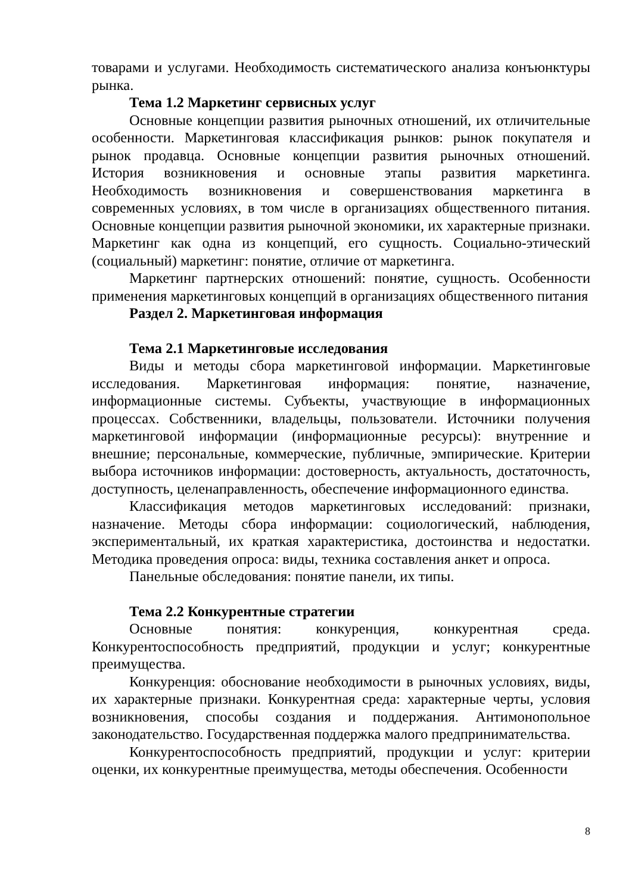товарами и услугами. Необходимость систематического анализа конъюнктуры рынка.
Тема 1.2 Маркетинг сервисных услуг
Основные концепции развития рыночных отношений, их отличительные особенности. Маркетинговая классификация рынков: рынок покупателя и рынок продавца. Основные концепции развития рыночных отношений. История возникновения и основные этапы развития маркетинга. Необходимость возникновения и совершенствования маркетинга в современных условиях, в том числе в организациях общественного питания. Основные концепции развития рыночной экономики, их характерные признаки. Маркетинг как одна из концепций, его сущность. Социально-этический (социальный) маркетинг: понятие, отличие от маркетинга.
Маркетинг партнерских отношений: понятие, сущность. Особенности применения маркетинговых концепций в организациях общественного питания
Раздел 2. Маркетинговая информация
Тема 2.1 Маркетинговые исследования
Виды и методы сбора маркетинговой информации. Маркетинговые исследования. Маркетинговая информация: понятие, назначение, информационные системы. Субъекты, участвующие в информационных процессах. Собственники, владельцы, пользователи. Источники получения маркетинговой информации (информационные ресурсы): внутренние и внешние; персональные, коммерческие, публичные, эмпирические. Критерии выбора источников информации: достоверность, актуальность, достаточность, доступность, целенаправленность, обеспечение информационного единства.
Классификация методов маркетинговых исследований: признаки, назначение. Методы сбора информации: социологический, наблюдения, экспериментальный, их краткая характеристика, достоинства и недостатки. Методика проведения опроса: виды, техника составления анкет и опроса.
Панельные обследования: понятие панели, их типы.
Тема 2.2 Конкурентные стратегии
Основные понятия: конкуренция, конкурентная среда. Конкурентоспособность предприятий, продукции и услуг; конкурентные преимущества.
Конкуренция: обоснование необходимости в рыночных условиях, виды, их характерные признаки. Конкурентная среда: характерные черты, условия возникновения, способы создания и поддержания. Антимонопольное законодательство. Государственная поддержка малого предпринимательства.
Конкурентоспособность предприятий, продукции и услуг: критерии оценки, их конкурентные преимущества, методы обеспечения. Особенности
8